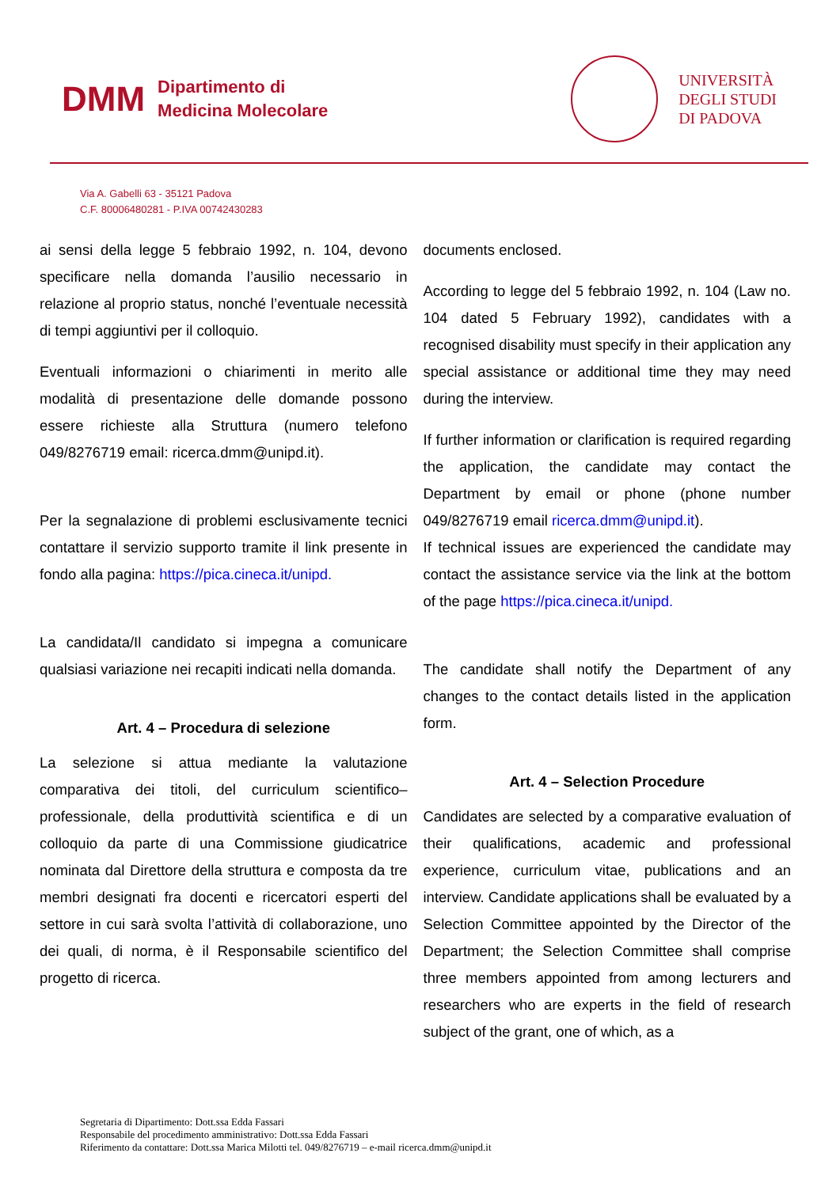DMM Dipartimento di
Medicina Molecolare
UNIVERSITÀ
DEGLI STUDI
DI PADOVA
Via A. Gabelli 63 - 35121 Padova
C.F. 80006480281 - P.IVA 00742430283
ai sensi della legge 5 febbraio 1992, n. 104, devono specificare nella domanda l’ausilio necessario in relazione al proprio status, nonché l’eventuale necessità di tempi aggiuntivi per il colloquio.
Eventuali informazioni o chiarimenti in merito alle modalità di presentazione delle domande possono essere richieste alla Struttura (numero telefono 049/8276719 email: ricerca.dmm@unipd.it).
Per la segnalazione di problemi esclusivamente tecnici contattare il servizio supporto tramite il link presente in fondo alla pagina: https://pica.cineca.it/unipd.
La candidata/Il candidato si impegna a comunicare qualsiasi variazione nei recapiti indicati nella domanda.
Art. 4 – Procedura di selezione
La selezione si attua mediante la valutazione comparativa dei titoli, del curriculum scientifico–professionale, della produttività scientifica e di un colloquio da parte di una Commissione giudicatrice nominata dal Direttore della struttura e composta da tre membri designati fra docenti e ricercatori esperti del settore in cui sarà svolta l’attività di collaborazione, uno dei quali, di norma, è il Responsabile scientifico del progetto di ricerca.
documents enclosed.
According to legge del 5 febbraio 1992, n. 104 (Law no. 104 dated 5 February 1992), candidates with a recognised disability must specify in their application any special assistance or additional time they may need during the interview.
If further information or clarification is required regarding the application, the candidate may contact the Department by email or phone (phone number 049/8276719 email ricerca.dmm@unipd.it).
If technical issues are experienced the candidate may contact the assistance service via the link at the bottom of the page https://pica.cineca.it/unipd.
The candidate shall notify the Department of any changes to the contact details listed in the application form.
Art. 4 – Selection Procedure
Candidates are selected by a comparative evaluation of their qualifications, academic and professional experience, curriculum vitae, publications and an interview. Candidate applications shall be evaluated by a Selection Committee appointed by the Director of the Department; the Selection Committee shall comprise three members appointed from among lecturers and researchers who are experts in the field of research subject of the grant, one of which, as a
Segretaria di Dipartimento: Dott.ssa Edda Fassari
Responsabile del procedimento amministrativo: Dott.ssa Edda Fassari
Riferimento da contattare: Dott.ssa Marica Milotti tel. 049/8276719 – e-mail ricerca.dmm@unipd.it